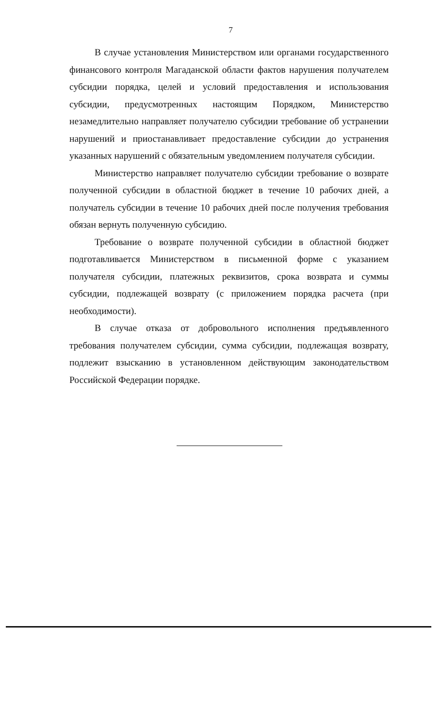7
В случае установления Министерством или органами государственного финансового контроля Магаданской области фактов нарушения получателем субсидии порядка, целей и условий предоставления и использования субсидии, предусмотренных настоящим Порядком, Министерство незамедлительно направляет получателю субсидии требование об устранении нарушений и приостанавливает предоставление субсидии до устранения указанных нарушений с обязательным уведомлением получателя субсидии.
Министерство направляет получателю субсидии требование о возврате полученной субсидии в областной бюджет в течение 10 рабочих дней, а получатель субсидии в течение 10 рабочих дней после получения требования обязан вернуть полученную субсидию.
Требование о возврате полученной субсидии в областной бюджет подготавливается Министерством в письменной форме с указанием получателя субсидии, платежных реквизитов, срока возврата и суммы субсидии, подлежащей возврату (с приложением порядка расчета (при необходимости).
В случае отказа от добровольного исполнения предъявленного требования получателем субсидии, сумма субсидии, подлежащая возврату, подлежит взысканию в установленном действующим законодательством Российской Федерации порядке.